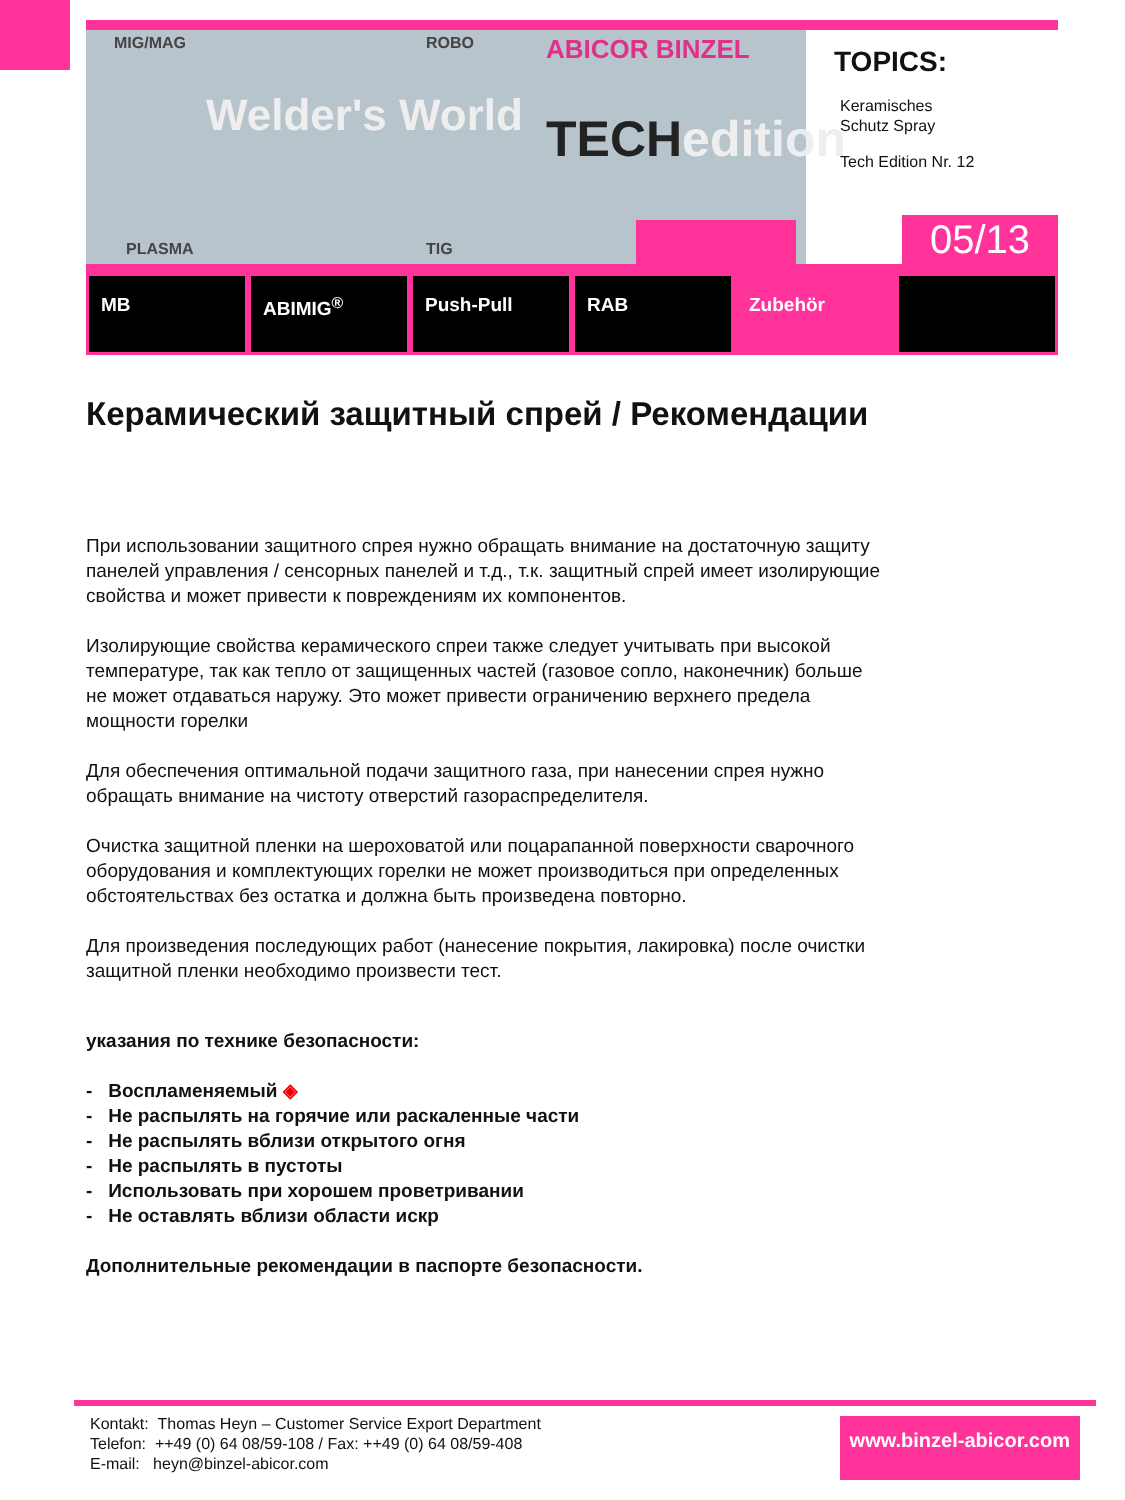MIG/MAG ROBO
Welder's World
ABICOR BINZEL
TECHedition
PLASMA TIG
TOPICS:
Keramisches
Schutz Spray
Tech Edition Nr. 12
05/13
MB ABIMIG<sup>®</sup> Push-Pull RAB Zubehör
Керамический защитный спрей / Рекомендации
При использовании защитного спрея нужно обращать внимание на достаточную защиту панелей управления / сенсорных панелей и т.д., т.к. защитный спрей имеет изолирующие свойства и может привести к повреждениям их компонентов.
Изолирующие свойства керамического спреи также следует учитывать при высокой температуре, так как тепло от защищенных частей (газовое сопло, наконечник) больше не может отдаваться наружу. Это может привести ограничению верхнего предела мощности горелки
Для обеспечения оптимальной подачи защитного газа, при нанесении спрея нужно обращать внимание на чистоту отверстий газораспределителя.
Очистка защитной пленки на шероховатой или поцарапанной поверхности сварочного оборудования и комплектующих горелки не может производиться при определенных обстоятельствах без остатка и должна быть произведена повторно.
Для произведения последующих работ (нанесение покрытия, лакировка) после очистки защитной пленки необходимо произвести тест.
указания по технике безопасности:
- Воспламеняемый ◈
- Не распылять на горячие или раскаленные части
- Не распылять вблизи открытого огня
- Не распылять в пустоты
- Использовать при хорошем проветривании
- Не оставлять вблизи области искр
Дополнительные рекомендации в паспорте безопасности.
Kontakt: Thomas Heyn – Customer Service Export Department
Telefon: ++49 (0) 64 08/59-108 / Fax: ++49 (0) 64 08/59-408
E-mail: heyn@binzel-abicor.com
www.binzel-abicor.com